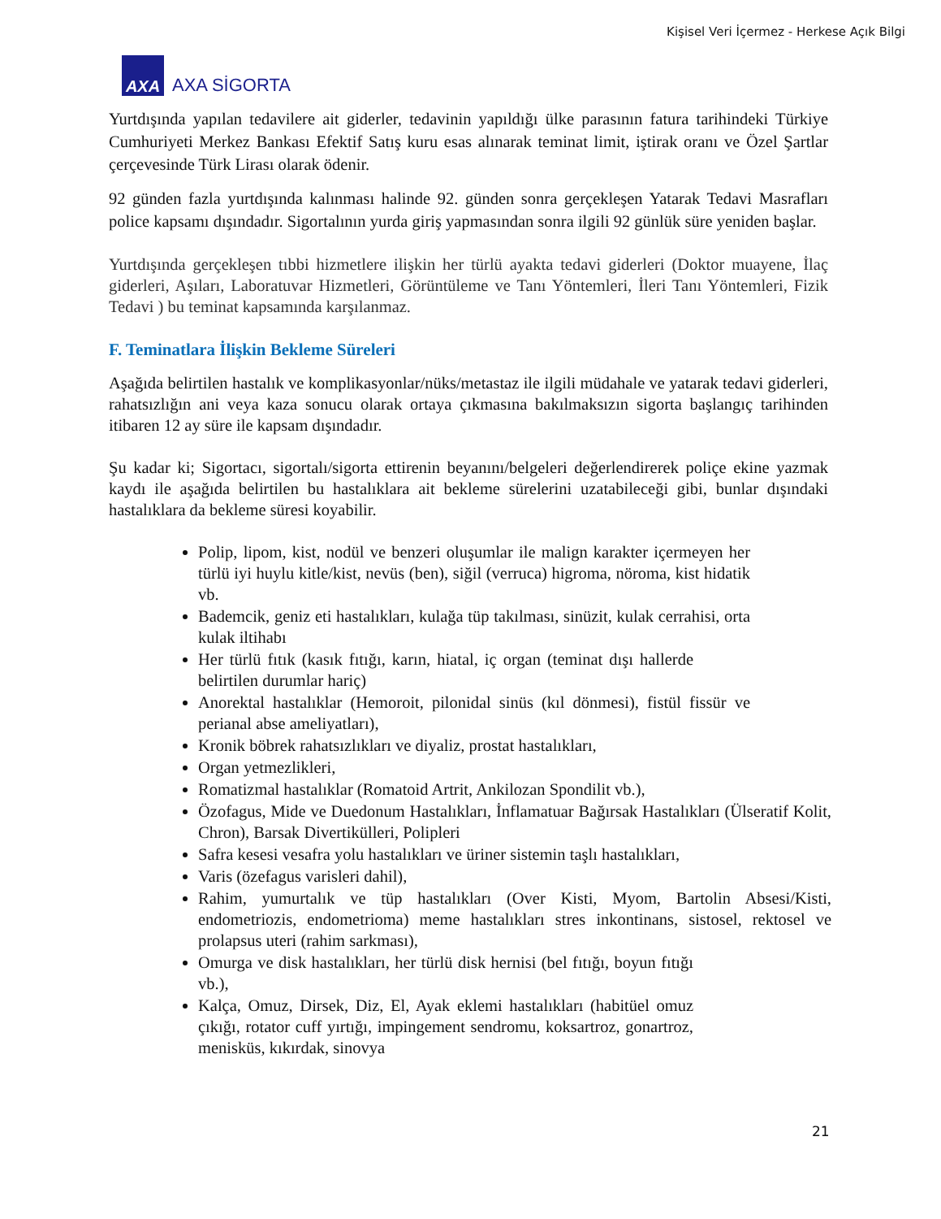Kişisel Veri İçermez - Herkese Açık Bilgi
AXA
AXA SİGORTA
Yurtdışında yapılan tedavilere ait giderler, tedavinin yapıldığı ülke parasının fatura tarihindeki Türkiye Cumhuriyeti Merkez Bankası Efektif Satış kuru esas alınarak teminat limit, iştirak oranı ve Özel Şartlar çerçevesinde Türk Lirası olarak ödenir.
92 günden fazla yurtdışında kalınması halinde 92. günden sonra gerçekleşen Yatarak Tedavi Masrafları police kapsamı dışındadır. Sigortalının yurda giriş yapmasından sonra ilgili 92 günlük süre yeniden başlar.
Yurtdışında gerçekleşen tıbbi hizmetlere ilişkin her türlü ayakta tedavi giderleri (Doktor muayene, İlaç giderleri, Aşıları, Laboratuvar Hizmetleri, Görüntüleme ve Tanı Yöntemleri, İleri Tanı Yöntemleri, Fizik Tedavi ) bu teminat kapsamında karşılanmaz.
F. Teminatlara İlişkin Bekleme Süreleri
Aşağıda belirtilen hastalık ve komplikasyonlar/nüks/metastaz ile ilgili müdahale ve yatarak tedavi giderleri, rahatsızlığın ani veya kaza sonucu olarak ortaya çıkmasına bakılmaksızın sigorta başlangıç tarihinden itibaren 12 ay süre ile kapsam dışındadır.
Şu kadar ki; Sigortacı, sigortalı/sigorta ettirenin beyanını/belgeleri değerlendirerek poliçe ekine yazmak kaydı ile aşağıda belirtilen bu hastalıklara ait bekleme sürelerini uzatabileceği gibi, bunlar dışındaki hastalıklara da bekleme süresi koyabilir.
Polip, lipom, kist, nodül ve benzeri oluşumlar ile malign karakter içermeyen her türlü iyi huylu kitle/kist, nevüs (ben), siğil (verruca) higroma, nöroma, kist hidatik vb.
Bademcik, geniz eti hastalıkları, kulağa tüp takılması, sinüzit, kulak cerrahisi, orta kulak iltihabı
Her türlü fıtık (kasık fıtığı, karın, hiatal, iç organ (teminat dışı hallerde belirtilen durumlar hariç)
Anorektal hastalıklar (Hemoroit, pilonidal sinüs (kıl dönmesi), fistül fissür ve perianal abse ameliyatları),
Kronik böbrek rahatsızlıkları ve diyaliz, prostat hastalıkları,
Organ yetmezlikleri,
Romatizmal hastalıklar (Romatoid Artrit, Ankilozan Spondilit vb.),
Özofagus, Mide ve Duedonum Hastalıkları, İnflamatuar Bağırsak Hastalıkları (Ülseratif Kolit, Chron), Barsak Divertikülleri, Polipleri
Safra kesesi vesafra yolu hastalıkları ve üriner sistemin taşlı hastalıkları,
Varis (özefagus varisleri dahil),
Rahim, yumurtalık ve tüp hastalıkları (Over Kisti, Myom, Bartolin Absesi/Kisti, endometriozis, endometrioma) meme hastalıkları stres inkontinans, sistosel, rektosel ve prolapsus uteri (rahim sarkması),
Omurga ve disk hastalıkları, her türlü disk hernisi (bel fıtığı, boyun fıtığı vb.),
Kalça, Omuz, Dirsek, Diz, El, Ayak eklemi hastalıkları (habitüel omuz çıkığı, rotator cuff yırtığı, impingement sendromu, koksartroz, gonartroz, menisküs, kıkırdak, sinovya
21